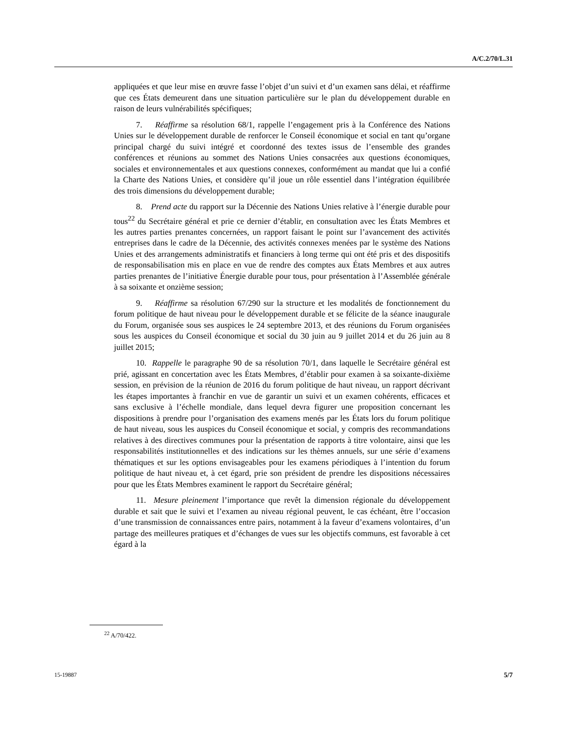A/C.2/70/L.31
appliquées et que leur mise en œuvre fasse l’objet d’un suivi et d’un examen sans délai, et réaffirme que ces États demeurent dans une situation particulière sur le plan du développement durable en raison de leurs vulnérabilités spécifiques;
7. Réaffirme sa résolution 68/1, rappelle l’engagement pris à la Conférence des Nations Unies sur le développement durable de renforcer le Conseil économique et social en tant qu’organe principal chargé du suivi intégré et coordonné des textes issus de l’ensemble des grandes conférences et réunions au sommet des Nations Unies consacrées aux questions économiques, sociales et environnementales et aux questions connexes, conformément au mandat que lui a confié la Charte des Nations Unies, et considère qu’il joue un rôle essentiel dans l’intégration équilibrée des trois dimensions du développement durable;
8. Prend acte du rapport sur la Décennie des Nations Unies relative à l’énergie durable pour tous<sup>22</sup> du Secrétaire général et prie ce dernier d’établir, en consultation avec les États Membres et les autres parties prenantes concernées, un rapport faisant le point sur l’avancement des activités entreprises dans le cadre de la Décennie, des activités connexes menées par le système des Nations Unies et des arrangements administratifs et financiers à long terme qui ont été pris et des dispositifs de responsabilisation mis en place en vue de rendre des comptes aux États Membres et aux autres parties prenantes de l’initiative Énergie durable pour tous, pour présentation à l’Assemblée générale à sa soixante et onzième session;
9. Réaffirme sa résolution 67/290 sur la structure et les modalités de fonctionnement du forum politique de haut niveau pour le développement durable et se félicite de la séance inaugurale du Forum, organisée sous ses auspices le 24 septembre 2013, et des réunions du Forum organisées sous les auspices du Conseil économique et social du 30 juin au 9 juillet 2014 et du 26 juin au 8 juillet 2015;
10. Rappelle le paragraphe 90 de sa résolution 70/1, dans laquelle le Secrétaire général est prié, agissant en concertation avec les États Membres, d’établir pour examen à sa soixante-dixième session, en prévision de la réunion de 2016 du forum politique de haut niveau, un rapport décrivant les étapes importantes à franchir en vue de garantir un suivi et un examen cohérents, efficaces et sans exclusive à l’échelle mondiale, dans lequel devra figurer une proposition concernant les dispositions à prendre pour l’organisation des examens menés par les États lors du forum politique de haut niveau, sous les auspices du Conseil économique et social, y compris des recommandations relatives à des directives communes pour la présentation de rapports à titre volontaire, ainsi que les responsabilités institutionnelles et des indications sur les thèmes annuels, sur une série d’examens thématiques et sur les options envisageables pour les examens périodiques à l’intention du forum politique de haut niveau et, à cet égard, prie son président de prendre les dispositions nécessaires pour que les États Membres examinent le rapport du Secrétaire général;
11. Mesure pleinement l’importance que revêt la dimension régionale du développement durable et sait que le suivi et l’examen au niveau régional peuvent, le cas échéant, être l’occasion d’une transmission de connaissances entre pairs, notamment à la faveur d’examens volontaires, d’un partage des meilleures pratiques et d’échanges de vues sur les objectifs communs, est favorable à cet égard à la
<sup>22</sup> A/70/422.
15-19887 5/7